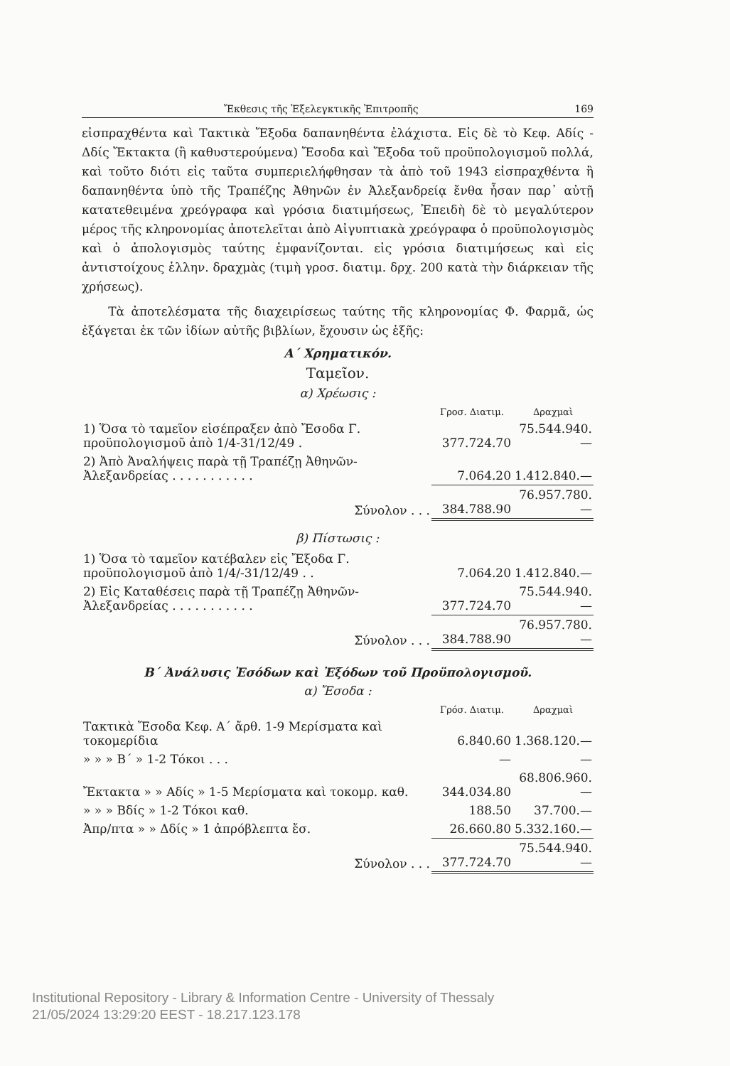Ἔκθεσις τῆς Ἐξελεγκτικῆς Ἐπιτροπῆς 169
εἰσπραχθέντα καὶ Τακτικὰ Ἔξοδα δαπανηθέντα ἐλάχιστα. Εἰς δὲ τὸ Κεφ. Αδίς - Δδίς Ἔκτακτα (ἢ καθυστερούμενα) Ἔσοδα καὶ Ἔξοδα τοῦ προϋπολογισμοῦ πολλά, καὶ τοῦτο διότι εἰς ταῦτα συμπεριελήφθησαν τὰ ἀπὸ τοῦ 1943 εἰσπραχθέντα ἢ δαπανηθέντα ὑπὸ τῆς Τραπέζης Ἀθηνῶν ἐν Ἀλεξανδρείᾳ ἔνθα ἦσαν παρ᾽ αὐτῇ κατατεθειμένα χρεόγραφα καὶ γρόσια διατιμήσεως, Ἐπειδὴ δὲ τὸ μεγαλύτερον μέρος τῆς κληρονομίας ἀποτελεῖται ἀπὸ Αἰγυπτιακὰ χρεόγραφα ὁ προϋπολογισμὸς καὶ ὁ ἀπολογισμὸς ταύτης ἐμφανίζονται. εἰς γρόσια διατιμήσεως καὶ εἰς ἀντιστοίχους ἑλλην. δραχμὰς (τιμὴ γροσ. διατιμ. δρχ. 200 κατὰ τὴν διάρκειαν τῆς χρήσεως).
Τὰ ἀποτελέσματα τῆς διαχειρίσεως ταύτης τῆς κληρονομίας Φ. Φαρμᾶ, ὡς ἐξάγεται ἐκ τῶν ἰδίων αὐτῆς βιβλίων, ἔχουσιν ὡς ἑξῆς:
Α΄ Χρηματικόν.
Ταμεῖον.
α) Χρέωσις :
| | Γροσ. Διατιμ. | Δραχμαὶ |
| 1) Ὅσα τὸ ταμεῖον εἰσέπραξεν ἀπὸ Ἔσοδα Γ. προϋπολογισμοῦ ἀπὸ 1/4-31/12/49 . | 377.724.70 | 75.544.940.— |
| 2) Ἀπὸ Ἀναλήψεις παρὰ τῇ Τραπέζῃ Ἀθηνῶν-Ἀλεξανδρείας . . . . . . . . . . . | 7.064.20 | 1.412.840.— |
| Σύνολον . . . | 384.788.90 | 76.957.780.— |
β) Πίστωσις :
| 1) Ὅσα τὸ ταμεῖον κατέβαλεν εἰς Ἔξοδα Γ. προϋπολογισμοῦ ἀπὸ 1/4/-31/12/49 . . | 7.064.20 | 1.412.840.— |
| 2) Εἰς Καταθέσεις παρὰ τῇ Τραπέζῃ Ἀθηνῶν-Ἀλεξανδρείας . . . . . . . . . . . | 377.724.70 | 75.544.940.— |
| Σύνολον . . . | 384.788.90 | 76.957.780.— |
Β΄ Ἀνάλυσις Ἐσόδων καὶ Ἐξόδων τοῦ Προϋπολογισμοῦ.
α) Ἔσοδα :
| | Γρόσ. Διατιμ. | Δραχμαὶ |
| Τακτικὰ Ἔσοδα Κεφ. Α΄ ἄρθ. 1-9 Μερίσματα καὶ τοκομερίδια | 6.840.60 | 1.368.120.— |
| » » » Β΄ » 1-2 Τόκοι . . . | — | — |
| Ἔκτακτα » » Αδίς » 1-5 Μερίσματα καὶ τοκομρ. καθ. | 344.034.80 | 68.806.960.— |
| » » » Βδίς » 1-2 Τόκοι καθ. | 188.50 | 37.700.— |
| Ἀπρ/πτα » » Δδίς » 1 ἀπρόβλεπτα ἔσ. | 26.660.80 | 5.332.160.— |
| Σύνολον . . . | 377.724.70 | 75.544.940.— |
Institutional Repository - Library & Information Centre - University of Thessaly
21/05/2024 13:29:20 EEST - 18.217.123.178